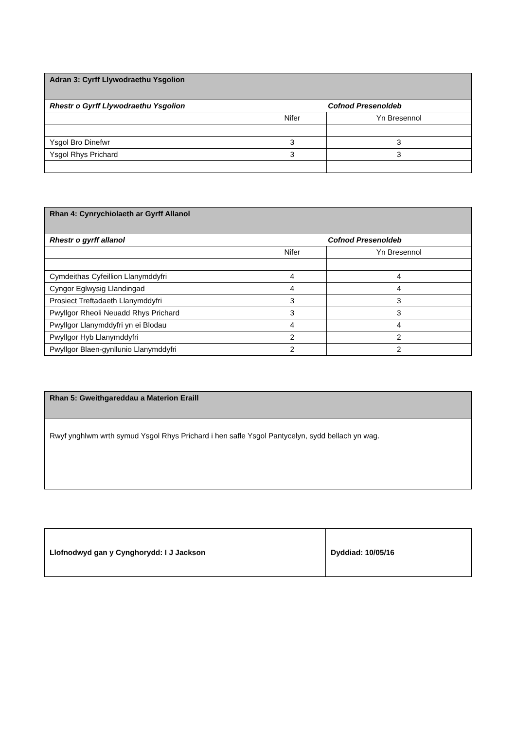| Adran 3: Cyrff Llywodraethu Ysgolion | | |
| --- | --- | --- |
| Rhestr o Gyrff Llywodraethu Ysgolion | Cofnod Presenoldeb | |
| | Nifer | Yn Bresennol |
| Ysgol Bro Dinefwr | 3 | 3 |
| Ysgol Rhys Prichard | 3 | 3 |
| Rhan 4: Cynrychiolaeth ar Gyrff Allanol | | |
| --- | --- | --- |
| Rhestr o gyrff allanol | Cofnod Presenoldeb | |
| | Nifer | Yn Bresennol |
| Cymdeithas Cyfeillion Llanymddyfri | 4 | 4 |
| Cyngor Eglwysig Llandingad | 4 | 4 |
| Prosiect Treftadaeth Llanymddyfri | 3 | 3 |
| Pwyllgor Rheoli Neuadd Rhys Prichard | 3 | 3 |
| Pwyllgor Llanymddyfri yn ei Blodau | 4 | 4 |
| Pwyllgor Hyb Llanymddyfri | 2 | 2 |
| Pwyllgor Blaen-gynllunio Llanymddyfri | 2 | 2 |
| Rhan 5: Gweithgareddau a Materion Eraill |
| --- |
| Rwyf ynghlwm wrth symud Ysgol Rhys Prichard i hen safle Ysgol Pantycelyn, sydd bellach yn wag. |
| Llofnodwyd gan y Cynghorydd: I J Jackson | Dyddiad: 10/05/16 |